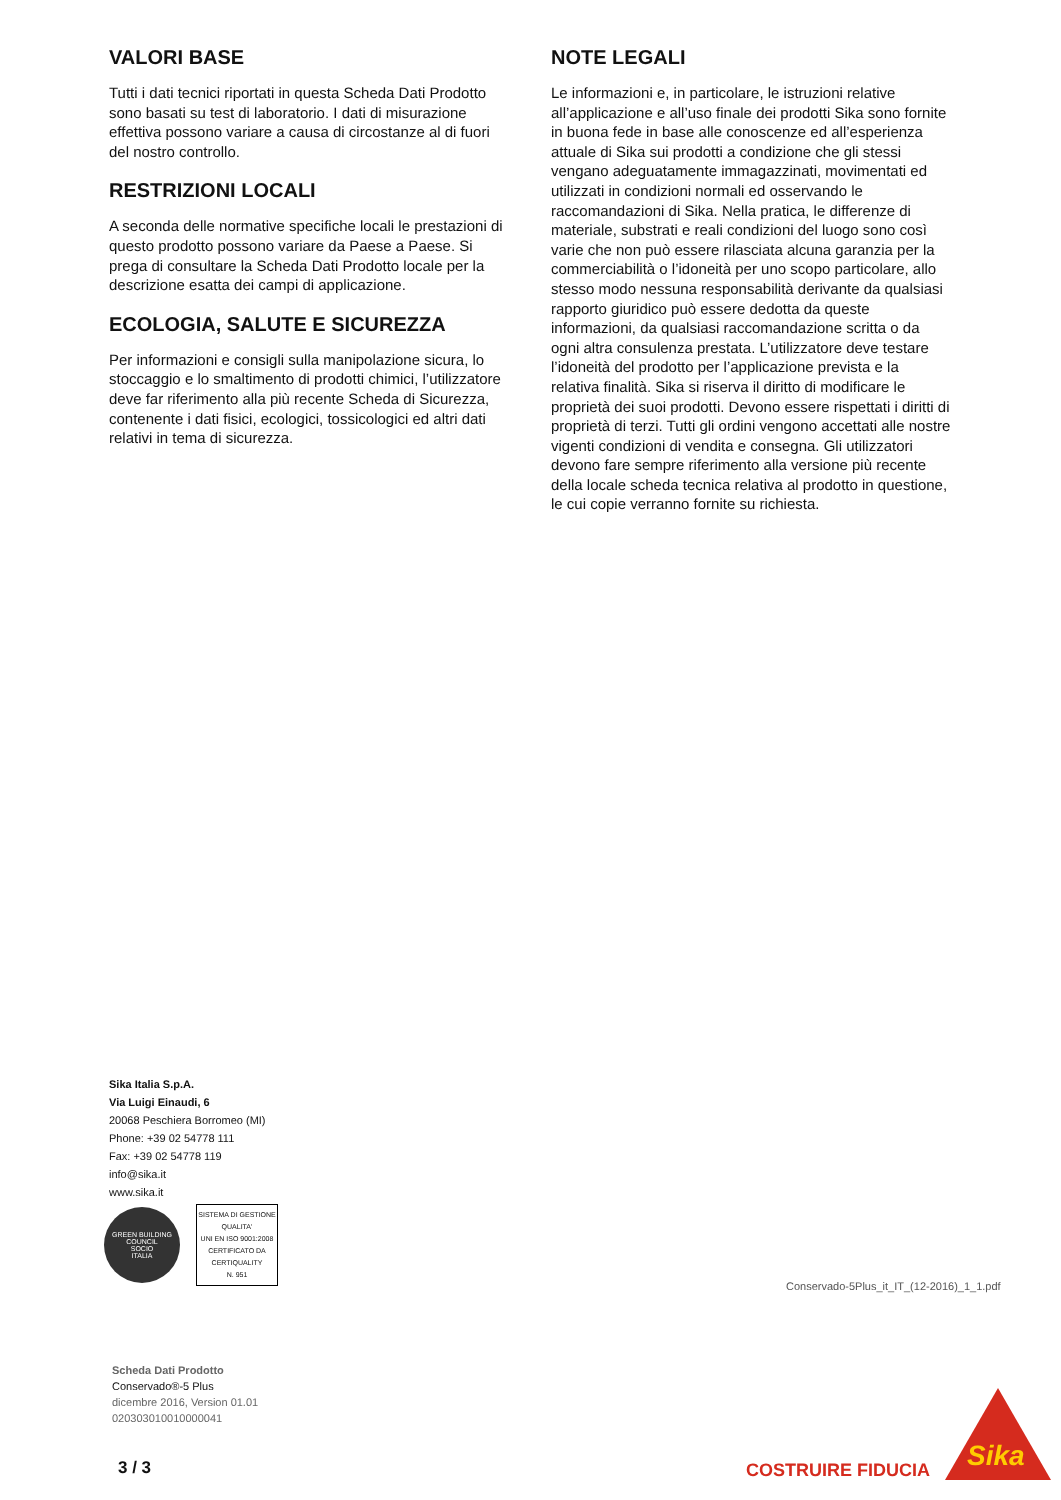VALORI BASE
Tutti i dati tecnici riportati in questa Scheda Dati Prodotto sono basati su test di laboratorio. I dati di misurazione effettiva possono variare a causa di circostanze al di fuori del nostro controllo.
RESTRIZIONI LOCALI
A seconda delle normative specifiche locali le prestazioni di questo prodotto possono variare da Paese a Paese. Si prega di consultare la Scheda Dati Prodotto locale per la descrizione esatta dei campi di applicazione.
ECOLOGIA, SALUTE E SICUREZZA
Per informazioni e consigli sulla manipolazione sicura, lo stoccaggio e lo smaltimento di prodotti chimici, l’utilizzatore deve far riferimento alla più recente Scheda di Sicurezza, contenente i dati fisici, ecologici, tossicologici ed altri dati relativi in tema di sicurezza.
NOTE LEGALI
Le informazioni e, in particolare, le istruzioni relative all’applicazione e all’uso finale dei prodotti Sika sono fornite in buona fede in base alle conoscenze ed all’esperienza attuale di Sika sui prodotti a condizione che gli stessi vengano adeguatamente immagazzinati, movimentati ed utilizzati in condizioni normali ed osservando le raccomandazioni di Sika. Nella pratica, le differenze di materiale, substrati e reali condizioni del luogo sono così varie che non può essere rilasciata alcuna garanzia per la commerciabilità o l’idoneità per uno scopo particolare, allo stesso modo nessuna responsabilità derivante da qualsiasi rapporto giuridico può essere dedotta da queste informazioni, da qualsiasi raccomandazione scritta o da ogni altra consulenza prestata. L’utilizzatore deve testare l’idoneità del prodotto per l’applicazione prevista e la relativa finalità. Sika si riserva il diritto di modificare le proprietà dei suoi prodotti. Devono essere rispettati i diritti di proprietà di terzi. Tutti gli ordini vengono accettati alle nostre vigenti condizioni di vendita e consegna. Gli utilizzatori devono fare sempre riferimento alla versione più recente della locale scheda tecnica relativa al prodotto in questione, le cui copie verranno fornite su richiesta.
Sika Italia S.p.A.
Via Luigi Einaudi, 6
20068 Peschiera Borromeo (MI)
Phone: +39 02 54778 111
Fax: +39 02 54778 119
info@sika.it
www.sika.it
GREEN BUILDING COUNCIL
SOCIO
ITALIA
SISTEMA DI GESTIONE QUALITA'
UNI EN ISO 9001:2008
CERTIFICATO DA CERTIQUALITY
N. 951
Conservado-5Plus_it_IT_(12-2016)_1_1.pdf
Scheda Dati Prodotto
Conservado®-5 Plus
dicembre 2016, Version 01.01
020303010010000041
3 / 3 COSTRUIRE FIDUCIA Sika